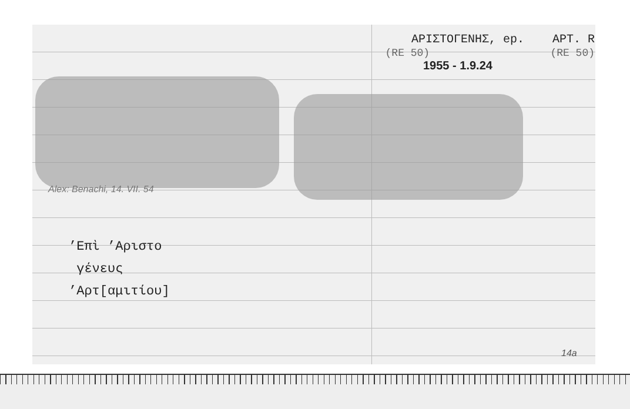ΑΡΙΣΤΟΓΕΝΗΣ, ep. ΑΡΤ. R
(RE 50) (RE 50)
1955 - 1.9.24
Alex: Benachi, 14. VII. 54
’Επὶ ’Αριστο
γένευς
’Αρτ[αμιτίου]
14a